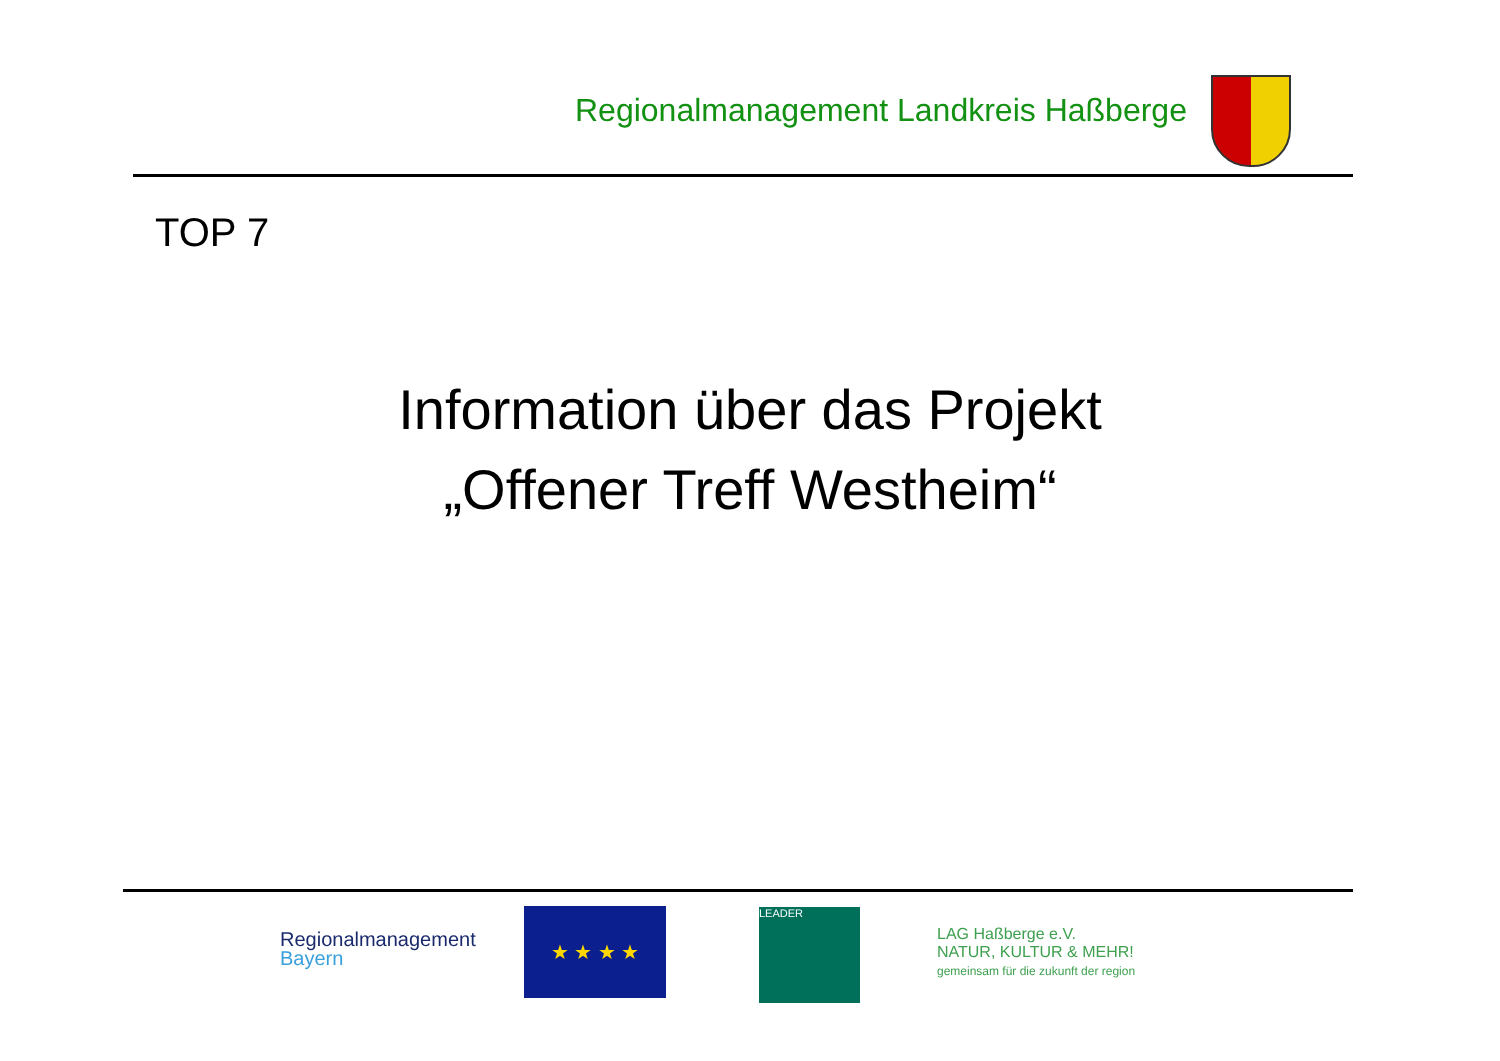Regionalmanagement Landkreis Haßberge
TOP 7
Information über das Projekt
„Offener Treff Westheim“
Regionalmanagement
Bayern
★ ★ ★ ★ LEADER
LAG Haßberge e.V.
NATUR, KULTUR & MEHR!
gemeinsam für die zukunft der region